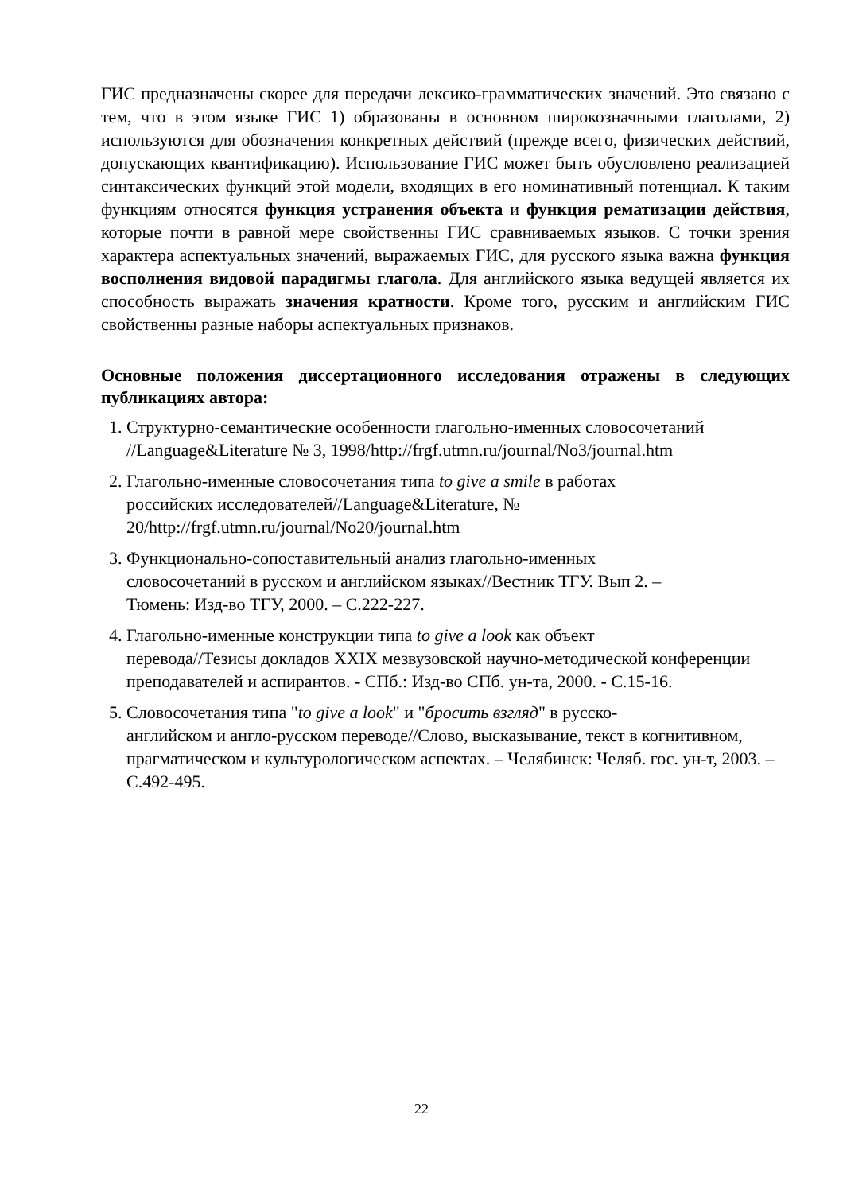ГИС предназначены скорее для передачи лексико-грамматических значений. Это связано с тем, что в этом языке ГИС 1) образованы в основном широкозначными глаголами, 2) используются для обозначения конкретных действий (прежде всего, физических действий, допускающих квантификацию). Использование ГИС может быть обусловлено реализацией синтаксических функций этой модели, входящих в его номинативный потенциал. К таким функциям относятся функция устранения объекта и функция рематизации действия, которые почти в равной мере свойственны ГИС сравниваемых языков. С точки зрения характера аспектуальных значений, выражаемых ГИС, для русского языка важна функция восполнения видовой парадигмы глагола. Для английского языка ведущей является их способность выражать значения кратности. Кроме того, русским и английским ГИС свойственны разные наборы аспектуальных признаков.
Основные положения диссертационного исследования отражены в следующих публикациях автора:
1. Структурно-семантические особенности глагольно-именных словосочетаний //Language&Literature № 3, 1998/http://frgf.utmn.ru/journal/No3/journal.htm
2. Глагольно-именные словосочетания типа to give a smile в работах
российских исследователей//Language&Literature, №
20/http://frgf.utmn.ru/journal/No20/journal.htm
3. Функционально-сопоставительный анализ глагольно-именных
словосочетаний в русском и английском языках//Вестник ТГУ. Вып 2. –
Тюмень: Изд-во ТГУ, 2000. – С.222-227.
4. Глагольно-именные конструкции типа to give a look как объект
перевода//Тезисы докладов XXIX мезвузовской научно-методической конференции преподавателей и аспирантов. - СПб.: Изд-во СПб. ун-та, 2000. - С.15-16.
5. Словосочетания типа "to give a look" и "бросить взгляд" в русско-
английском и англо-русском переводе//Слово, высказывание, текст в когнитивном, прагматическом и культурологическом аспектах. – Челябинск: Челяб. гос. ун-т, 2003. – С.492-495.
22